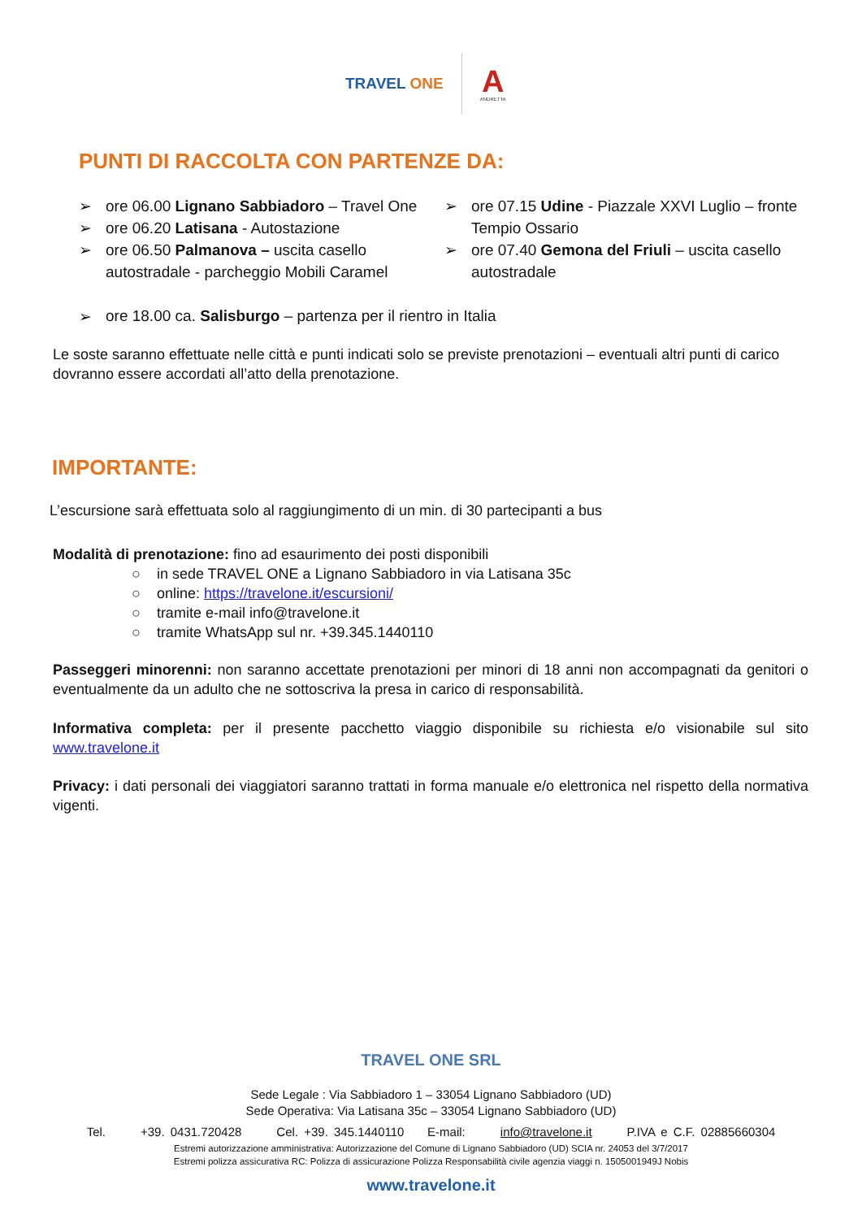TRAVEL ONE
A
ANDRETTA
PUNTI DI RACCOLTA CON PARTENZE DA:
➢ ore 06.00 Lignano Sabbiadoro – Travel One
➢ ore 06.20 Latisana - Autostazione
➢ ore 06.50 Palmanova – uscita casello autostradale - parcheggio Mobili Caramel
➢ ore 07.15 Udine - Piazzale XXVI Luglio – fronte Tempio Ossario
➢ ore 07.40 Gemona del Friuli – uscita casello autostradale
➢ ore 18.00 ca. Salisburgo – partenza per il rientro in Italia
Le soste saranno effettuate nelle città e punti indicati solo se previste prenotazioni – eventuali altri punti di carico dovranno essere accordati all’atto della prenotazione.
IMPORTANTE:
L’escursione sarà effettuata solo al raggiungimento di un min. di 30 partecipanti a bus
Modalità di prenotazione: fino ad esaurimento dei posti disponibili
○ in sede TRAVEL ONE a Lignano Sabbiadoro in via Latisana 35c
○ online: https://travelone.it/escursioni/
○ tramite e-mail info@travelone.it
○ tramite WhatsApp sul nr. +39.345.1440110
Passeggeri minorenni: non saranno accettate prenotazioni per minori di 18 anni non accompagnati da genitori o eventualmente da un adulto che ne sottoscriva la presa in carico di responsabilità.
Informativa completa: per il presente pacchetto viaggio disponibile su richiesta e/o visionabile sul sito www.travelone.it
Privacy: i dati personali dei viaggiatori saranno trattati in forma manuale e/o elettronica nel rispetto della normativa vigenti.
TRAVEL ONE SRL
Sede Legale : Via Sabbiadoro 1 – 33054 Lignano Sabbiadoro (UD)
Sede Operativa: Via Latisana 35c – 33054 Lignano Sabbiadoro (UD)
Tel. +39. 0431.720428 Cel. +39. 345.1440110 E-mail: info@travelone.it P.IVA e C.F. 02885660304
Estremi autorizzazione amministrativa: Autorizzazione del Comune di Lignano Sabbiadoro (UD) SCIA nr. 24053 del 3/7/2017
Estremi polizza assicurativa RC: Polizza di assicurazione Polizza Responsabilità civile agenzia viaggi n. 1505001949J Nobis
www.travelone.it